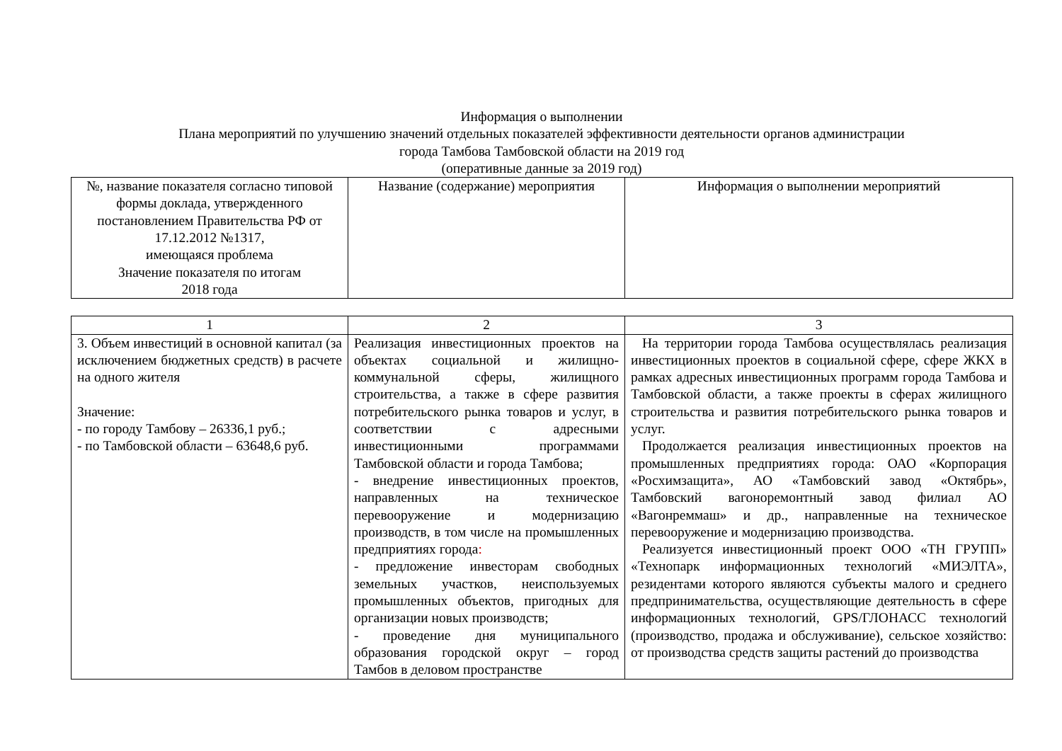Информация о выполнении
Плана мероприятий по улучшению значений отдельных показателей эффективности деятельности органов администрации
города Тамбова Тамбовской области на 2019 год
(оперативные данные за 2019 год)
| №, название показателя согласно типовой формы доклада, утвержденного постановлением Правительства РФ от 17.12.2012 №1317, имеющаяся проблема Значение показателя по итогам 2018 года | Название (содержание) мероприятия | Информация о выполнении мероприятий |
| 1 | 2 | 3 |
| 3. Объем инвестиций в основной капитал (за исключением бюджетных средств) в расчете на одного жителя Значение: - по городу Тамбову – 26336,1 руб.; - по Тамбовской области – 63648,6 руб. | Реализация инвестиционных проектов на объектах социальной и жилищно-коммунальной сферы, жилищного строительства, а также в сфере развития потребительского рынка товаров и услуг, в соответствии с адресными инвестиционными программами Тамбовской области и города Тамбова; - внедрение инвестиционных проектов, направленных на техническое перевооружение и модернизацию производств, в том числе на промышленных предприятиях города : - предложение инвесторам свободных земельных участков, неиспользуемых промышленных объектов, пригодных для организации новых производств; - проведение дня муниципального образования городской округ – город Тамбов в деловом пространстве | На территории города Тамбова осуществлялась реализация инвестиционных проектов в социальной сфере, сфере ЖКХ в рамках адресных инвестиционных программ города Тамбова и Тамбовской области, а также проекты в сферах жилищного строительства и развития потребительского рынка товаров и услуг. Продолжается реализация инвестиционных проектов на промышленных предприятиях города: ОАО «Корпорация «Росхимзащита», АО «Тамбовский завод «Октябрь», Тамбовский вагоноремонтный завод филиал АО «Вагонреммаш» и др., направленные на техническое перевооружение и модернизацию производства. Реализуется инвестиционный проект ООО «ТН ГРУПП» «Технопарк информационных технологий «МИЭЛТА», резидентами которого являются субъекты малого и среднего предпринимательства, осуществляющие деятельность в сфере информационных технологий, GPS/ГЛОНАСС технологий (производство, продажа и обслуживание), сельское хозяйство: от производства средств защиты растений до производства |